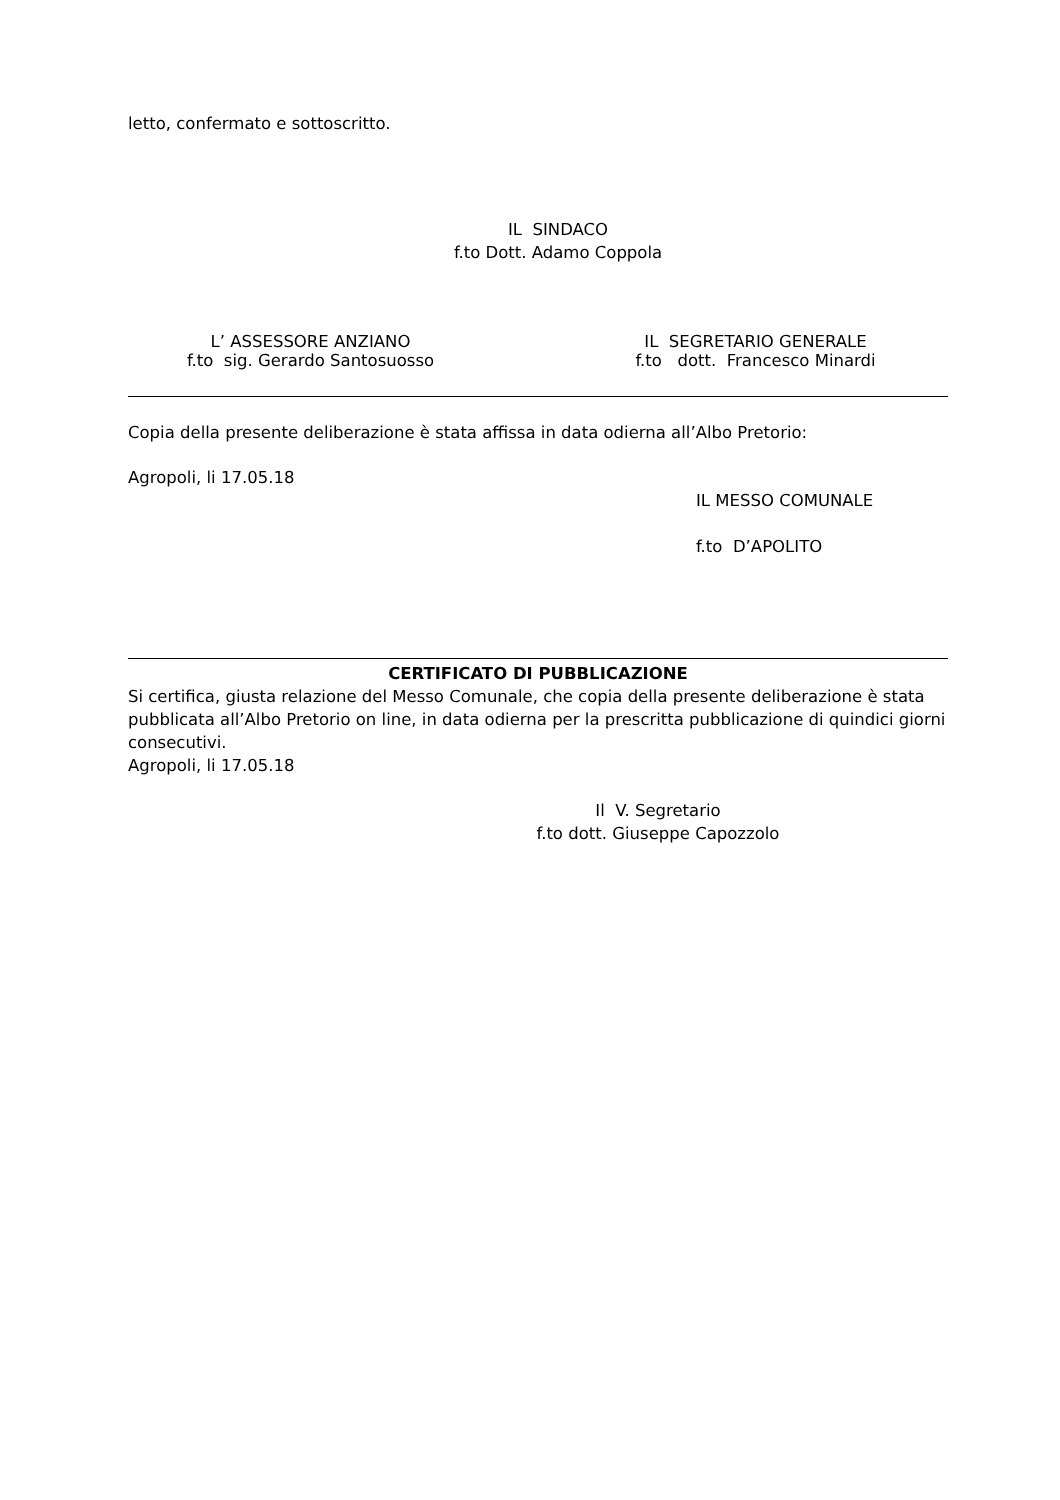letto, confermato e sottoscritto.
IL SINDACO
f.to Dott. Adamo Coppola
L’ ASSESSORE ANZIANO
f.to sig. Gerardo Santosuosso
IL SEGRETARIO GENERALE
f.to dott. Francesco Minardi
Copia della presente deliberazione è stata affissa in data odierna all’Albo Pretorio:
Agropoli, li 17.05.18
IL MESSO COMUNALE
f.to D’APOLITO
CERTIFICATO DI PUBBLICAZIONE
Si certifica, giusta relazione del Messo Comunale, che copia della presente deliberazione è stata pubblicata all’Albo Pretorio on line, in data odierna per la prescritta pubblicazione di quindici giorni consecutivi.
Agropoli, li 17.05.18
Il V. Segretario
f.to dott. Giuseppe Capozzolo